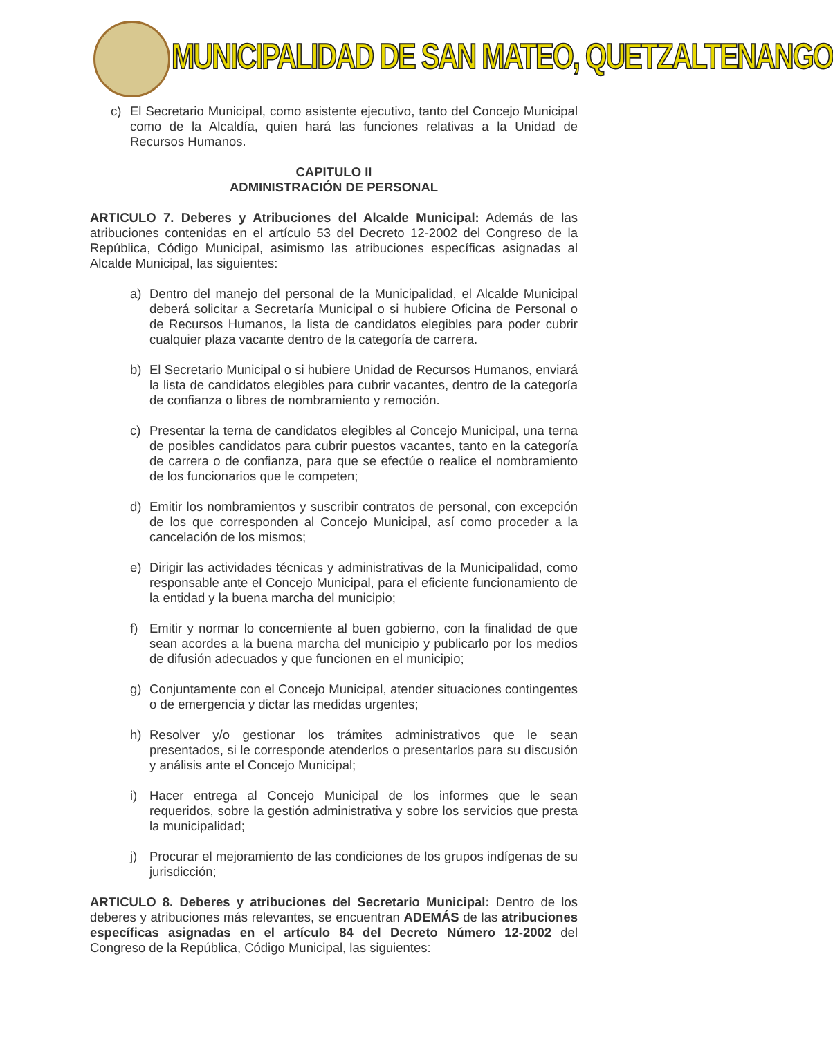MUNICIPALIDAD DE SAN MATEO, QUETZALTENANGO
c) El Secretario Municipal, como asistente ejecutivo, tanto del Concejo Municipal como de la Alcaldía, quien hará las funciones relativas a la Unidad de Recursos Humanos.
CAPITULO II
ADMINISTRACIÓN DE PERSONAL
ARTICULO 7. Deberes y Atribuciones del Alcalde Municipal: Además de las atribuciones contenidas en el artículo 53 del Decreto 12-2002 del Congreso de la República, Código Municipal, asimismo las atribuciones específicas asignadas al Alcalde Municipal, las siguientes:
a) Dentro del manejo del personal de la Municipalidad, el Alcalde Municipal deberá solicitar a Secretaría Municipal o si hubiere Oficina de Personal o de Recursos Humanos, la lista de candidatos elegibles para poder cubrir cualquier plaza vacante dentro de la categoría de carrera.
b) El Secretario Municipal o si hubiere Unidad de Recursos Humanos, enviará la lista de candidatos elegibles para cubrir vacantes, dentro de la categoría de confianza o libres de nombramiento y remoción.
c) Presentar la terna de candidatos elegibles al Concejo Municipal, una terna de posibles candidatos para cubrir puestos vacantes, tanto en la categoría de carrera o de confianza, para que se efectúe o realice el nombramiento de los funcionarios que le competen;
d) Emitir los nombramientos y suscribir contratos de personal, con excepción de los que corresponden al Concejo Municipal, así como proceder a la cancelación de los mismos;
e) Dirigir las actividades técnicas y administrativas de la Municipalidad, como responsable ante el Concejo Municipal, para el eficiente funcionamiento de la entidad y la buena marcha del municipio;
f) Emitir y normar lo concerniente al buen gobierno, con la finalidad de que sean acordes a la buena marcha del municipio y publicarlo por los medios de difusión adecuados y que funcionen en el municipio;
g) Conjuntamente con el Concejo Municipal, atender situaciones contingentes o de emergencia y dictar las medidas urgentes;
h) Resolver y/o gestionar los trámites administrativos que le sean presentados, si le corresponde atenderlos o presentarlos para su discusión y análisis ante el Concejo Municipal;
i) Hacer entrega al Concejo Municipal de los informes que le sean requeridos, sobre la gestión administrativa y sobre los servicios que presta la municipalidad;
j) Procurar el mejoramiento de las condiciones de los grupos indígenas de su jurisdicción;
ARTICULO 8. Deberes y atribuciones del Secretario Municipal: Dentro de los deberes y atribuciones más relevantes, se encuentran ADEMÁS de las atribuciones específicas asignadas en el artículo 84 del Decreto Número 12-2002 del Congreso de la República, Código Municipal, las siguientes: